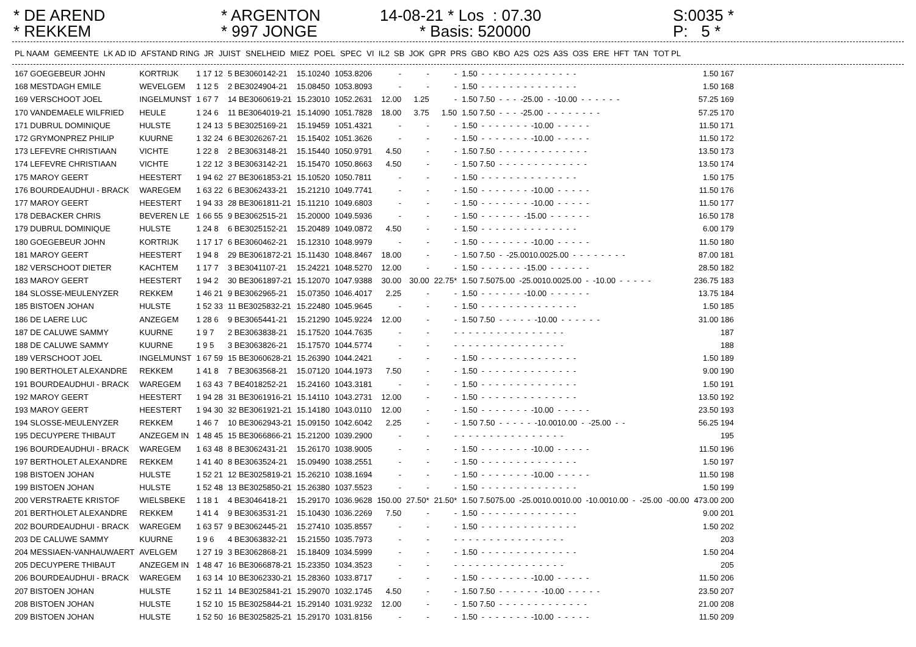* DE AREND * REKKEM
* ARGENTON * 997 JONGE
14-08-21 * Los : 07.30 * Basis: 520000
S:0035 * P: 5 *
| PL NAAM | GEMEENTE | LK AD ID | AFSTAND RING JR | JUIST | SNELHEID | MIEZ | POEL | SPEC | VI IL2 SB JOK GPR PRS GBO KBO A2S O2S A3S O3S ERE HFT TAN | TOT PL |
| --- | --- | --- | --- | --- | --- | --- | --- | --- | --- | --- |
| 167 GOEGEBEUR JOHN | KORTRIJK | 1 17 12 | 5 BE3060142-21 | 15.10240 | 1053.8206 | - | - | - | 1.50 - - - - - - - - - - - - - - | 1.50 167 |
| 168 MESTDAGH EMILE | WEVELGEM | 1 12 5 | 2 BE3024904-21 | 15.08450 | 1053.8093 | - | - | - | 1.50 - - - - - - - - - - - - - - | 1.50 168 |
| 169 VERSCHOOT JOEL | INGELMUNST | 1 67 7 | 14 BE3060619-21 | 15.23010 | 1052.2631 | 12.00 | 1.25 | - | 1.50 7.50 - - - -25.00 - -10.00 - - - - - - | 57.25 169 |
| 170 VANDEMAELE WILFRIED | HEULE | 1 24 6 | 11 BE3064019-21 | 15.14090 | 1051.7828 | 18.00 | 3.75 | 1.50 | 1.50 7.50 - - - -25.00 - - - - - - - - | 57.25 170 |
| 171 DUBRUL DOMINIQUE | HULSTE | 1 24 13 | 5 BE3025169-21 | 15.19459 | 1051.4321 | - | - | - | 1.50 - - - - - - - -10.00 - - - - - | 11.50 171 |
| 172 GRYMONPREZ PHILIP | KUURNE | 1 32 24 | 6 BE3026267-21 | 15.15402 | 1051.3626 | - | - | - | 1.50 - - - - - - - -10.00 - - - - - | 11.50 172 |
| 173 LEFEVRE CHRISTIAAN | VICHTE | 1 22 8 | 2 BE3063148-21 | 15.15440 | 1050.9791 | 4.50 | - | - | 1.50 7.50 - - - - - - - - - - - - - | 13.50 173 |
| 174 LEFEVRE CHRISTIAAN | VICHTE | 1 22 12 | 3 BE3063142-21 | 15.15470 | 1050.8663 | 4.50 | - | - | 1.50 7.50 - - - - - - - - - - - - - | 13.50 174 |
| 175 MAROY GEERT | HEESTERT | 1 94 62 | 27 BE3061853-21 | 15.10520 | 1050.7811 | - | - | - | 1.50 - - - - - - - - - - - - - - | 1.50 175 |
| 176 BOURDEAUDHUI - BRACK | WAREGEM | 1 63 22 | 6 BE3062433-21 | 15.21210 | 1049.7741 | - | - | - | 1.50 - - - - - - - -10.00 - - - - - | 11.50 176 |
| 177 MAROY GEERT | HEESTERT | 1 94 33 | 28 BE3061811-21 | 15.11210 | 1049.6803 | - | - | - | 1.50 - - - - - - - -10.00 - - - - - | 11.50 177 |
| 178 DEBACKER CHRIS | BEVEREN LE | 1 66 55 | 9 BE3062515-21 | 15.20000 | 1049.5936 | - | - | - | 1.50 - - - - - - -15.00 - - - - - - | 16.50 178 |
| 179 DUBRUL DOMINIQUE | HULSTE | 1 24 8 | 6 BE3025152-21 | 15.20489 | 1049.0872 | 4.50 | - | - | 1.50 - - - - - - - - - - - - - - | 6.00 179 |
| 180 GOEGEBEUR JOHN | KORTRIJK | 1 17 17 | 6 BE3060462-21 | 15.12310 | 1048.9979 | - | - | - | 1.50 - - - - - - - -10.00 - - - - - | 11.50 180 |
| 181 MAROY GEERT | HEESTERT | 1 94 8 | 29 BE3061872-21 | 15.11430 | 1048.8467 | 18.00 | - | - | 1.50 7.50 - -25.0010.0025.00 - - - - - - - - | 87.00 181 |
| 182 VERSCHOOT DIETER | KACHTEM | 1 17 7 | 3 BE3041107-21 | 15.24221 | 1048.5270 | 12.00 | - | - | 1.50 - - - - - - -15.00 - - - - - - | 28.50 182 |
| 183 MAROY GEERT | HEESTERT | 1 94 2 | 30 BE3061897-21 | 15.12070 | 1047.9388 | 30.00 | 30.00 | 22.75* | 1.50 7.5075.00 -25.0010.0025.00 - -10.00 - - - - - | 236.75 183 |
| 184 SLOSSE-MEULENYZER | REKKEM | 1 46 21 | 9 BE3062965-21 | 15.07350 | 1046.4017 | 2.25 | - | - | 1.50 - - - - - - -10.00 - - - - - - | 13.75 184 |
| 185 BISTOEN JOHAN | HULSTE | 1 52 33 | 11 BE3025832-21 | 15.22480 | 1045.9645 | - | - | - | 1.50 - - - - - - - - - - - - - - | 1.50 185 |
| 186 DE LAERE LUC | ANZEGEM | 1 28 6 | 9 BE3065441-21 | 15.21290 | 1045.9224 | 12.00 | - | - | 1.50 7.50 - - - - - -10.00 - - - - - - | 31.00 186 |
| 187 DE CALUWE SAMMY | KUURNE | 1 9 7 | 2 BE3063838-21 | 15.17520 | 1044.7635 | - | - | - | - - - - - - - - - - - - - - - | 187 |
| 188 DE CALUWE SAMMY | KUURNE | 1 9 5 | 3 BE3063826-21 | 15.17570 | 1044.5774 | - | - | - | - - - - - - - - - - - - - - - | 188 |
| 189 VERSCHOOT JOEL | INGELMUNST | 1 67 59 | 15 BE3060628-21 | 15.26390 | 1044.2421 | - | - | - | 1.50 - - - - - - - - - - - - - - | 1.50 189 |
| 190 BERTHOLET ALEXANDRE | REKKEM | 1 41 8 | 7 BE3063568-21 | 15.07120 | 1044.1973 | 7.50 | - | - | 1.50 - - - - - - - - - - - - - - | 9.00 190 |
| 191 BOURDEAUDHUI - BRACK | WAREGEM | 1 63 43 | 7 BE4018252-21 | 15.24160 | 1043.3181 | - | - | - | 1.50 - - - - - - - - - - - - - - | 1.50 191 |
| 192 MAROY GEERT | HEESTERT | 1 94 28 | 31 BE3061916-21 | 15.14110 | 1043.2731 | 12.00 | - | - | 1.50 - - - - - - - - - - - - - - | 13.50 192 |
| 193 MAROY GEERT | HEESTERT | 1 94 30 | 32 BE3061921-21 | 15.14180 | 1043.0110 | 12.00 | - | - | 1.50 - - - - - - - -10.00 - - - - - | 23.50 193 |
| 194 SLOSSE-MEULENYZER | REKKEM | 1 46 7 | 10 BE3062943-21 | 15.09150 | 1042.6042 | 2.25 | - | - | 1.50 7.50 - - - - - -10.0010.00 - -25.00 - - | 56.25 194 |
| 195 DECUYPERE THIBAUT | ANZEGEM IN | 1 48 45 | 15 BE3066866-21 | 15.21200 | 1039.2900 | - | - | - | - - - - - - - - - - - - - - - | 195 |
| 196 BOURDEAUDHUI - BRACK | WAREGEM | 1 63 48 | 8 BE3062431-21 | 15.26170 | 1038.9005 | - | - | - | 1.50 - - - - - - - -10.00 - - - - - | 11.50 196 |
| 197 BERTHOLET ALEXANDRE | REKKEM | 1 41 40 | 8 BE3063524-21 | 15.09490 | 1038.2551 | - | - | - | 1.50 - - - - - - - - - - - - - - | 1.50 197 |
| 198 BISTOEN JOHAN | HULSTE | 1 52 21 | 12 BE3025819-21 | 15.26210 | 1038.1694 | - | - | - | 1.50 - - - - - - - -10.00 - - - - - | 11.50 198 |
| 199 BISTOEN JOHAN | HULSTE | 1 52 48 | 13 BE3025850-21 | 15.26380 | 1037.5523 | - | - | - | 1.50 - - - - - - - - - - - - - - | 1.50 199 |
| 200 VERSTRAETE KRISTOF | WIELSBEKE | 1 18 1 | 4 BE3046418-21 | 15.29170 | 1036.9628 | 150.00 | 27.50* | 21.50* | 1.50 7.5075.00 -25.0010.0010.00 -10.0010.00 - -25.00 -00.00 | 473.00 200 |
| 201 BERTHOLET ALEXANDRE | REKKEM | 1 41 4 | 9 BE3063531-21 | 15.10430 | 1036.2269 | 7.50 | - | - | 1.50 - - - - - - - - - - - - - - | 9.00 201 |
| 202 BOURDEAUDHUI - BRACK | WAREGEM | 1 63 57 | 9 BE3062445-21 | 15.27410 | 1035.8557 | - | - | - | 1.50 - - - - - - - - - - - - - - | 1.50 202 |
| 203 DE CALUWE SAMMY | KUURNE | 1 9 6 | 4 BE3063832-21 | 15.21550 | 1035.7973 | - | - | - | - - - - - - - - - - - - - - - | 203 |
| 204 MESSIAEN-VANHAUWAERT | AVELGEM | 1 27 19 | 3 BE3062868-21 | 15.18409 | 1034.5999 | - | - | - | 1.50 - - - - - - - - - - - - - - | 1.50 204 |
| 205 DECUYPERE THIBAUT | ANZEGEM IN | 1 48 47 | 16 BE3066878-21 | 15.23350 | 1034.3523 | - | - | - | - - - - - - - - - - - - - - - | 205 |
| 206 BOURDEAUDHUI - BRACK | WAREGEM | 1 63 14 | 10 BE3062330-21 | 15.28360 | 1033.8717 | - | - | - | 1.50 - - - - - - - -10.00 - - - - - | 11.50 206 |
| 207 BISTOEN JOHAN | HULSTE | 1 52 11 | 14 BE3025841-21 | 15.29070 | 1032.1745 | 4.50 | - | - | 1.50 7.50 - - - - - - -10.00 - - - - - | 23.50 207 |
| 208 BISTOEN JOHAN | HULSTE | 1 52 10 | 15 BE3025844-21 | 15.29140 | 1031.9232 | 12.00 | - | - | 1.50 7.50 - - - - - - - - - - - - - | 21.00 208 |
| 209 BISTOEN JOHAN | HULSTE | 1 52 50 | 16 BE3025825-21 | 15.29170 | 1031.8156 | - | - | - | 1.50 - - - - - - - -10.00 - - - - - | 11.50 209 |